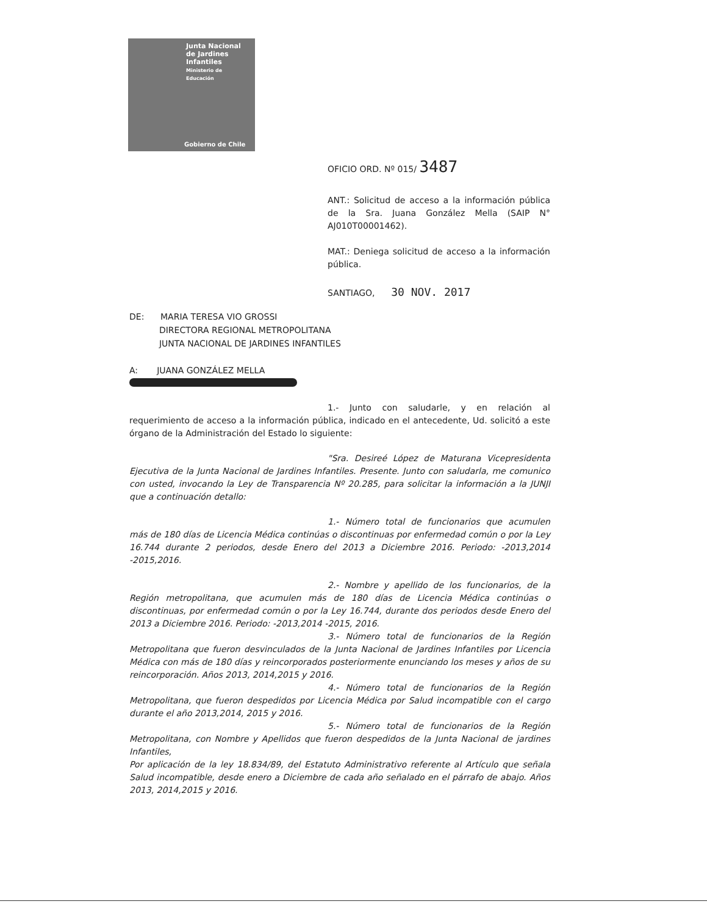Junta Nacional
de Jardines
Infantiles
Ministerio de
Educación
Gobierno de Chile
OFICIO ORD. Nº 015/ 3487
ANT.: Solicitud de acceso a la información pública de la Sra. Juana González Mella (SAIP N° AJ010T00001462).
MAT.: Deniega solicitud de acceso a la información pública.
SANTIAGO, 30 NOV. 2017
DE: MARIA TERESA VIO GROSSI
DIRECTORA REGIONAL METROPOLITANA
JUNTA NACIONAL DE JARDINES INFANTILES
A: JUANA GONZÁLEZ MELLA
1.- Junto con saludarle, y en relación al requerimiento de acceso a la información pública, indicado en el antecedente, Ud. solicitó a este órgano de la Administración del Estado lo siguiente:
"Sra. Desireé López de Maturana Vicepresidenta Ejecutiva de la Junta Nacional de Jardines Infantiles. Presente. Junto con saludarla, me comunico con usted, invocando la Ley de Transparencia Nº 20.285, para solicitar la información a la JUNJI que a continuación detallo:
1.- Número total de funcionarios que acumulen más de 180 días de Licencia Médica continúas o discontinuas por enfermedad común o por la Ley 16.744 durante 2 periodos, desde Enero del 2013 a Diciembre 2016. Periodo: -2013,2014 -2015,2016.
2.- Nombre y apellido de los funcionarios, de la Región metropolitana, que acumulen más de 180 días de Licencia Médica continúas o discontinuas, por enfermedad común o por la Ley 16.744, durante dos periodos desde Enero del 2013 a Diciembre 2016. Periodo: -2013,2014 -2015, 2016.
3.- Número total de funcionarios de la Región Metropolitana que fueron desvinculados de la Junta Nacional de Jardines Infantiles por Licencia Médica con más de 180 días y reincorporados posteriormente enunciando los meses y años de su reincorporación. Años 2013, 2014,2015 y 2016.
4.- Número total de funcionarios de la Región Metropolitana, que fueron despedidos por Licencia Médica por Salud incompatible con el cargo durante el año 2013,2014, 2015 y 2016.
5.- Número total de funcionarios de la Región Metropolitana, con Nombre y Apellidos que fueron despedidos de la Junta Nacional de jardines Infantiles,
Por aplicación de la ley 18.834/89, del Estatuto Administrativo referente al Artículo que señala Salud incompatible, desde enero a Diciembre de cada año señalado en el párrafo de abajo. Años 2013, 2014,2015 y 2016.